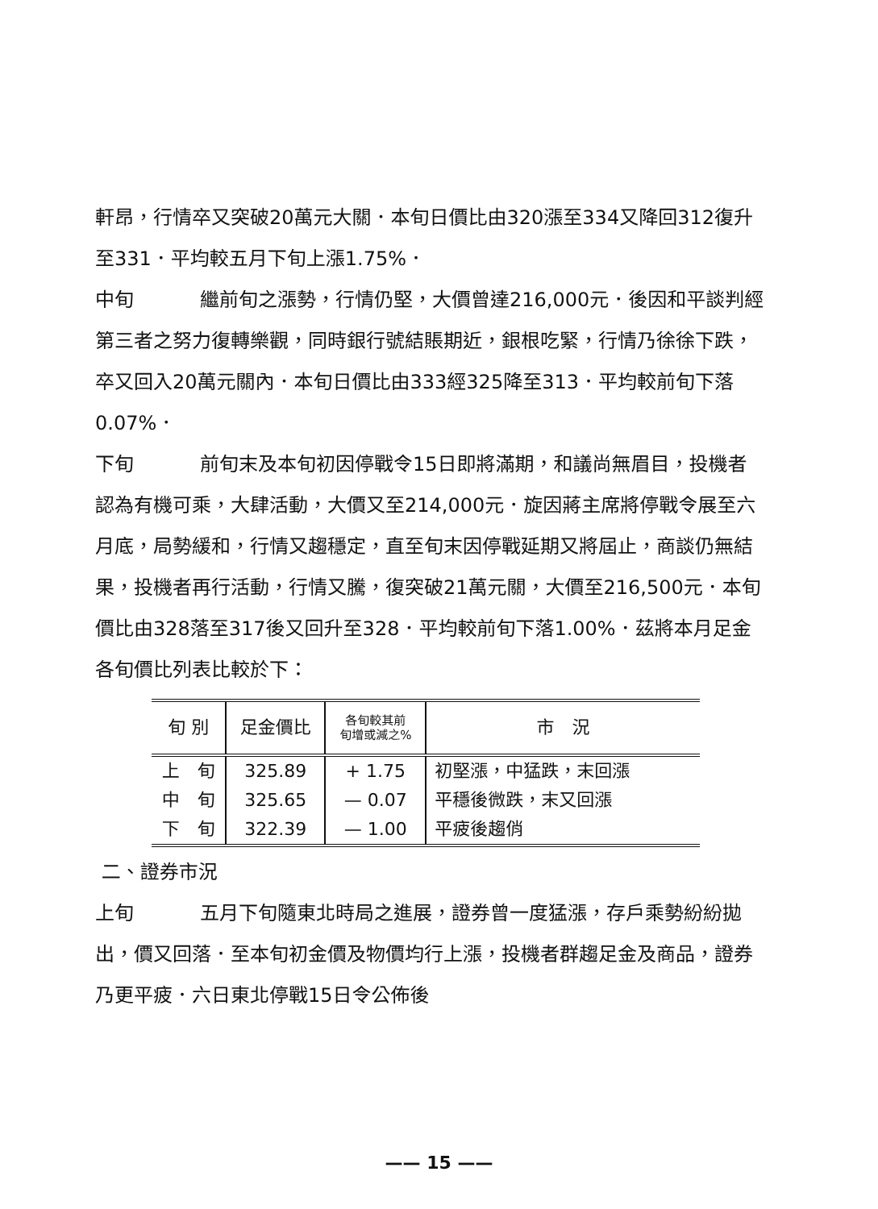軒昂，行情卒又突破20萬元大關．本旬日價比由320漲至334又降回312復升至331．平均較五月下旬上漲1.75%．
中旬 繼前旬之漲勢，行情仍堅，大價曾達216,000元．後因和平談判經第三者之努力復轉樂觀，同時銀行號結賬期近，銀根吃緊，行情乃徐徐下跌，卒又回入20萬元關內．本旬日價比由333經325降至313．平均較前旬下落0.07%．
下旬 前旬末及本旬初因停戰令15日即將滿期，和議尚無眉目，投機者認為有機可乘，大肆活動，大價又至214,000元．旋因蔣主席將停戰令展至六月底，局勢緩和，行情又趨穩定，直至旬末因停戰延期又將屆止，商談仍無結果，投機者再行活動，行情又騰，復突破21萬元關，大價至216,500元．本旬價比由328落至317後又回升至328．平均較前旬下落1.00%．茲將本月足金各旬價比列表比較於下：
| 旬 別 | 足金價比 | 各旬較其前 旬增或減之% | 市 況 |
| --- | --- | --- | --- |
| 上 旬 | 325.89 | + 1.75 | 初堅漲，中猛跌，末回漲 |
| 中 旬 | 325.65 | — 0.07 | 平穩後微跌，末又回漲 |
| 下 旬 | 322.39 | — 1.00 | 平疲後趨俏 |
二、證券市況
上旬 五月下旬隨東北時局之進展，證券曾一度猛漲，存戶乘勢紛紛拋出，價又回落．至本旬初金價及物價均行上漲，投機者群趨足金及商品，證券乃更平疲．六日東北停戰15日令公佈後
—— 15 ——